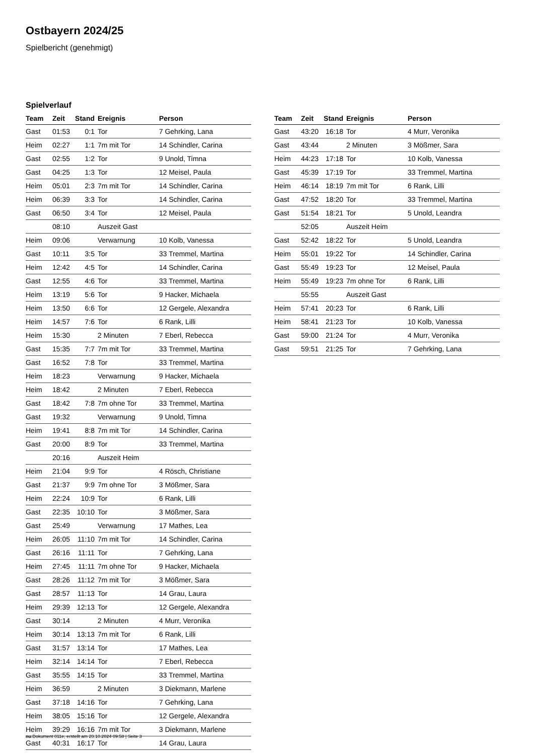Ostbayern 2024/25
Spielbericht (genehmigt)
Spielverlauf
| Team | Zeit | Stand | Ereignis | Person |
| --- | --- | --- | --- | --- |
| Gast | 01:53 | 0:1 | Tor | 7 Gehrking, Lana |
| Heim | 02:27 | 1:1 | 7m mit Tor | 14 Schindler, Carina |
| Gast | 02:55 | 1:2 | Tor | 9 Unold, Timna |
| Gast | 04:25 | 1:3 | Tor | 12 Meisel, Paula |
| Heim | 05:01 | 2:3 | 7m mit Tor | 14 Schindler, Carina |
| Heim | 06:39 | 3:3 | Tor | 14 Schindler, Carina |
| Gast | 06:50 | 3:4 | Tor | 12 Meisel, Paula |
| | 08:10 | | Auszeit Gast | |
| Heim | 09:06 | | Verwarnung | 10 Kolb, Vanessa |
| Gast | 10:11 | 3:5 | Tor | 33 Tremmel, Martina |
| Heim | 12:42 | 4:5 | Tor | 14 Schindler, Carina |
| Gast | 12:55 | 4:6 | Tor | 33 Tremmel, Martina |
| Heim | 13:19 | 5:6 | Tor | 9 Hacker, Michaela |
| Heim | 13:50 | 6:6 | Tor | 12 Gergele, Alexandra |
| Heim | 14:57 | 7:6 | Tor | 6 Rank, Lilli |
| Heim | 15:30 | | 2 Minuten | 7 Eberl, Rebecca |
| Gast | 15:35 | 7:7 | 7m mit Tor | 33 Tremmel, Martina |
| Gast | 16:52 | 7:8 | Tor | 33 Tremmel, Martina |
| Heim | 18:23 | | Verwarnung | 9 Hacker, Michaela |
| Heim | 18:42 | | 2 Minuten | 7 Eberl, Rebecca |
| Gast | 18:42 | 7:8 | 7m ohne Tor | 33 Tremmel, Martina |
| Gast | 19:32 | | Verwarnung | 9 Unold, Timna |
| Heim | 19:41 | 8:8 | 7m mit Tor | 14 Schindler, Carina |
| Gast | 20:00 | 8:9 | Tor | 33 Tremmel, Martina |
| | 20:16 | | Auszeit Heim | |
| Heim | 21:04 | 9:9 | Tor | 4 Rösch, Christiane |
| Gast | 21:37 | 9:9 | 7m ohne Tor | 3 Mößmer, Sara |
| Heim | 22:24 | 10:9 | Tor | 6 Rank, Lilli |
| Gast | 22:35 | 10:10 | Tor | 3 Mößmer, Sara |
| Gast | 25:49 | | Verwarnung | 17 Mathes, Lea |
| Heim | 26:05 | 11:10 | 7m mit Tor | 14 Schindler, Carina |
| Gast | 26:16 | 11:11 | Tor | 7 Gehrking, Lana |
| Heim | 27:45 | 11:11 | 7m ohne Tor | 9 Hacker, Michaela |
| Gast | 28:26 | 11:12 | 7m mit Tor | 3 Mößmer, Sara |
| Gast | 28:57 | 11:13 | Tor | 14 Grau, Laura |
| Heim | 29:39 | 12:13 | Tor | 12 Gergele, Alexandra |
| Gast | 30:14 | | 2 Minuten | 4 Murr, Veronika |
| Heim | 30:14 | 13:13 | 7m mit Tor | 6 Rank, Lilli |
| Gast | 31:57 | 13:14 | Tor | 17 Mathes, Lea |
| Heim | 32:14 | 14:14 | Tor | 7 Eberl, Rebecca |
| Gast | 35:55 | 14:15 | Tor | 33 Tremmel, Martina |
| Heim | 36:59 | | 2 Minuten | 3 Diekmann, Marlene |
| Gast | 37:18 | 14:16 | Tor | 7 Gehrking, Lana |
| Heim | 38:05 | 15:16 | Tor | 12 Gergele, Alexandra |
| Heim | 39:29 | 16:16 | 7m mit Tor | 3 Diekmann, Marlene |
| Gast | 40:31 | 16:17 | Tor | 14 Grau, Laura |
| Team | Zeit | Stand | Ereignis | Person |
| --- | --- | --- | --- | --- |
| Gast | 43:20 | 16:18 | Tor | 4 Murr, Veronika |
| Gast | 43:44 | | 2 Minuten | 3 Mößmer, Sara |
| Heim | 44:23 | 17:18 | Tor | 10 Kolb, Vanessa |
| Gast | 45:39 | 17:19 | Tor | 33 Tremmel, Martina |
| Heim | 46:14 | 18:19 | 7m mit Tor | 6 Rank, Lilli |
| Gast | 47:52 | 18:20 | Tor | 33 Tremmel, Martina |
| Gast | 51:54 | 18:21 | Tor | 5 Unold, Leandra |
| | 52:05 | | Auszeit Heim | |
| Gast | 52:42 | 18:22 | Tor | 5 Unold, Leandra |
| Heim | 55:01 | 19:22 | Tor | 14 Schindler, Carina |
| Gast | 55:49 | 19:23 | Tor | 12 Meisel, Paula |
| Heim | 55:49 | 19:23 | 7m ohne Tor | 6 Rank, Lilli |
| | 55:55 | | Auszeit Gast | |
| Heim | 57:41 | 20:23 | Tor | 6 Rank, Lilli |
| Heim | 58:41 | 21:23 | Tor | 10 Kolb, Vanessa |
| Gast | 59:00 | 21:24 | Tor | 4 Murr, Veronika |
| Gast | 59:51 | 21:25 | Tor | 7 Gehrking, Lana |
nu.Dokument 011e, erstellt am 20.10.2024 09:58 | Seite 3